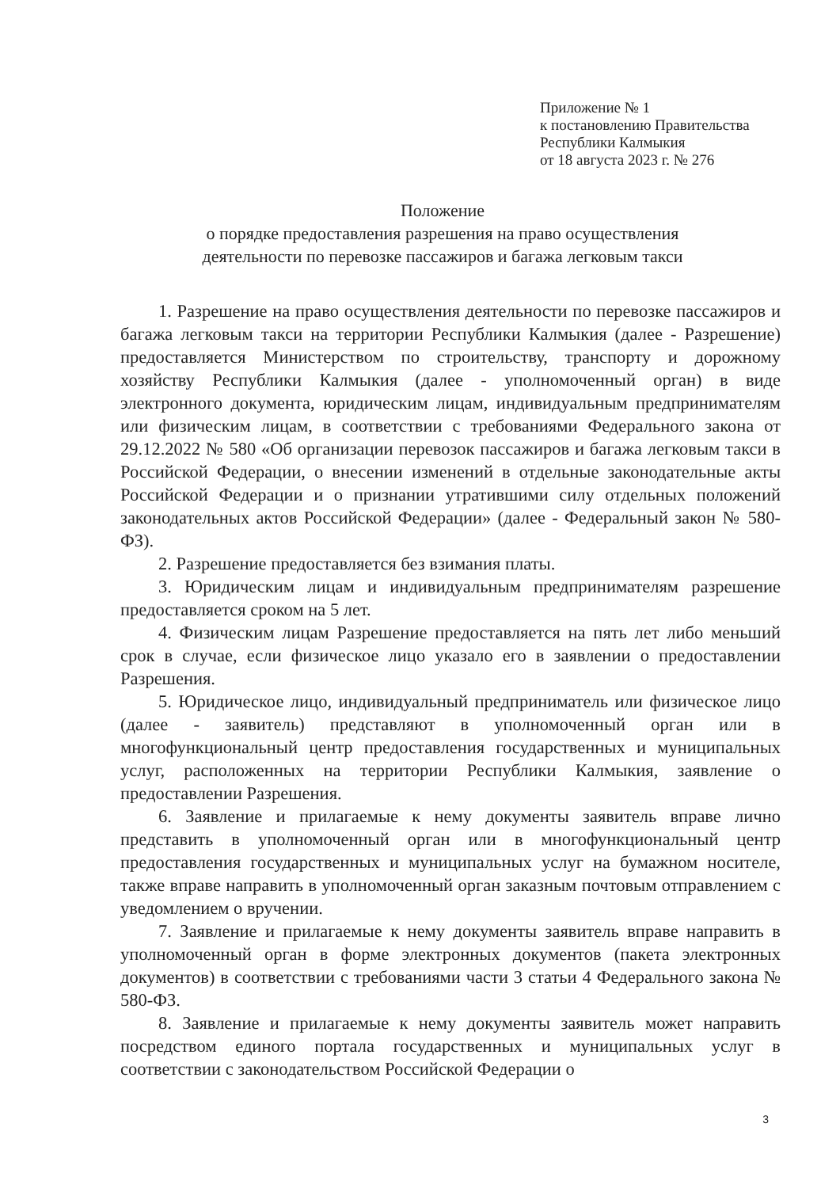Приложение № 1
к постановлению Правительства
Республики Калмыкия
от 18 августа 2023 г. № 276
Положение
о порядке предоставления разрешения на право осуществления
деятельности по перевозке пассажиров и багажа легковым такси
1. Разрешение на право осуществления деятельности по перевозке пассажиров и багажа легковым такси на территории Республики Калмыкия (далее - Разрешение) предоставляется Министерством по строительству, транспорту и дорожному хозяйству Республики Калмыкия (далее - уполномоченный орган) в виде электронного документа, юридическим лицам, индивидуальным предпринимателям или физическим лицам, в соответствии с требованиями Федерального закона от 29.12.2022 № 580 «Об организации перевозок пассажиров и багажа легковым такси в Российской Федерации, о внесении изменений в отдельные законодательные акты Российской Федерации и о признании утратившими силу отдельных положений законодательных актов Российской Федерации» (далее - Федеральный закон № 580-ФЗ).
2. Разрешение предоставляется без взимания платы.
3. Юридическим лицам и индивидуальным предпринимателям разрешение предоставляется сроком на 5 лет.
4. Физическим лицам Разрешение предоставляется на пять лет либо меньший срок в случае, если физическое лицо указало его в заявлении о предоставлении Разрешения.
5. Юридическое лицо, индивидуальный предприниматель или физическое лицо (далее - заявитель) представляют в уполномоченный орган или в многофункциональный центр предоставления государственных и муниципальных услуг, расположенных на территории Республики Калмыкия, заявление о предоставлении Разрешения.
6. Заявление и прилагаемые к нему документы заявитель вправе лично представить в уполномоченный орган или в многофункциональный центр предоставления государственных и муниципальных услуг на бумажном носителе, также вправе направить в уполномоченный орган заказным почтовым отправлением с уведомлением о вручении.
7. Заявление и прилагаемые к нему документы заявитель вправе направить в уполномоченный орган в форме электронных документов (пакета электронных документов) в соответствии с требованиями части 3 статьи 4 Федерального закона № 580-ФЗ.
8. Заявление и прилагаемые к нему документы заявитель может направить посредством единого портала государственных и муниципальных услуг в соответствии с законодательством Российской Федерации о
3